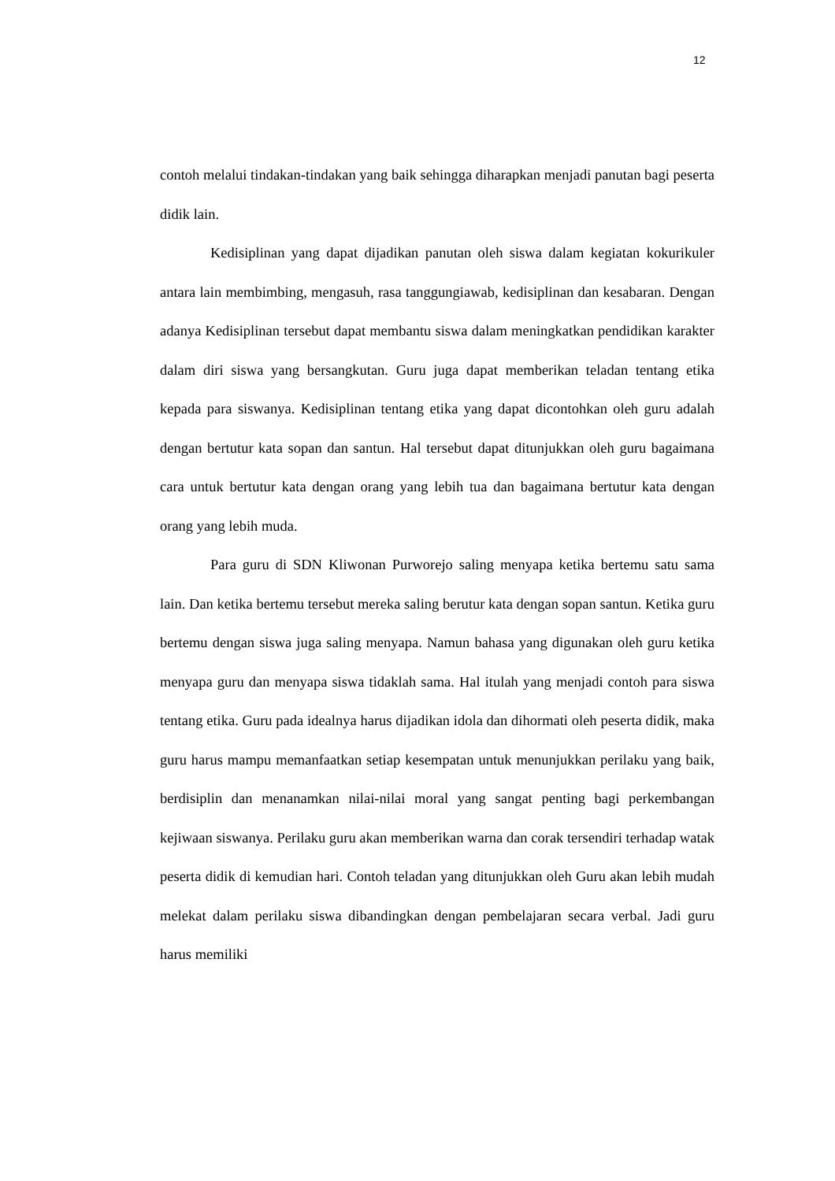12
contoh melalui tindakan-tindakan yang baik sehingga diharapkan menjadi panutan bagi peserta didik lain.
Kedisiplinan yang dapat dijadikan panutan oleh siswa dalam kegiatan kokurikuler antara lain membimbing, mengasuh, rasa tanggungiawab, kedisiplinan dan kesabaran. Dengan adanya Kedisiplinan tersebut dapat membantu siswa dalam meningkatkan pendidikan karakter dalam diri siswa yang bersangkutan. Guru juga dapat memberikan teladan tentang etika kepada para siswanya. Kedisiplinan tentang etika yang dapat dicontohkan oleh guru adalah dengan bertutur kata sopan dan santun. Hal tersebut dapat ditunjukkan oleh guru bagaimana cara untuk bertutur kata dengan orang yang lebih tua dan bagaimana bertutur kata dengan orang yang lebih muda.
Para guru di SDN Kliwonan Purworejo saling menyapa ketika bertemu satu sama lain. Dan ketika bertemu tersebut mereka saling berutur kata dengan sopan santun. Ketika guru bertemu dengan siswa juga saling menyapa. Namun bahasa yang digunakan oleh guru ketika menyapa guru dan menyapa siswa tidaklah sama. Hal itulah yang menjadi contoh para siswa tentang etika. Guru pada idealnya harus dijadikan idola dan dihormati oleh peserta didik, maka guru harus mampu memanfaatkan setiap kesempatan untuk menunjukkan perilaku yang baik, berdisiplin dan menanamkan nilai-nilai moral yang sangat penting bagi perkembangan kejiwaan siswanya. Perilaku guru akan memberikan warna dan corak tersendiri terhadap watak peserta didik di kemudian hari. Contoh teladan yang ditunjukkan oleh Guru akan lebih mudah melekat dalam perilaku siswa dibandingkan dengan pembelajaran secara verbal. Jadi guru harus memiliki